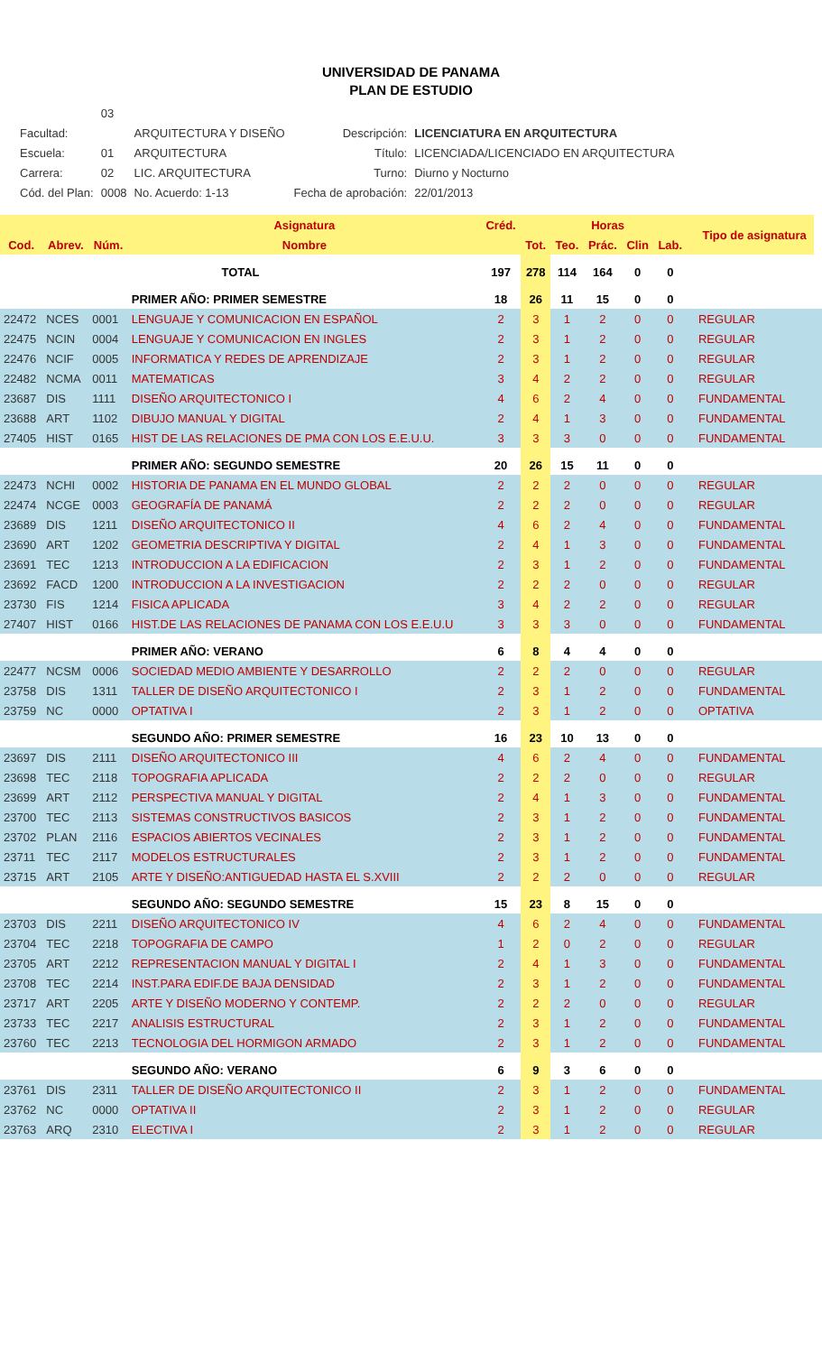UNIVERSIDAD DE PANAMA
PLAN DE ESTUDIO
| | 03 | | | |
| Facultad: | | ARQUITECTURA Y DISEÑO | Descripción: | LICENCIATURA EN ARQUITECTURA |
| Escuela: | 01 | ARQUITECTURA | Título: | LICENCIADA/LICENCIADO EN ARQUITECTURA |
| Carrera: | 02 | LIC. ARQUITECTURA | Turno: | Diurno y Nocturno |
| Cód. del Plan: | 0008 | No. Acuerdo: 1-13 | Fecha de aprobación: | 22/01/2013 |
| | | | Asignatura | Créd. | Horas | | | | | | Tipo de asignatura | |
| --- | --- | --- | --- | --- | --- | --- | --- | --- | --- | --- | --- | --- |
| Cod. | Abrev. | Núm. | Nombre | | Tot. | Teo. | Prác. | Clin | Lab. | | | |
| TOTAL | | | | 197 | 278 | 114 | 164 | 0 | 0 | | | |
| | | | PRIMER AÑO: PRIMER SEMESTRE | 18 | 26 | 11 | 15 | 0 | 0 | | | |
| 22472 | NCES | 0001 | LENGUAJE Y COMUNICACION EN ESPAÑOL | 2 | 3 | 1 | 2 | 0 | 0 | | REGULAR | |
| 22475 | NCIN | 0004 | LENGUAJE Y COMUNICACION EN INGLES | 2 | 3 | 1 | 2 | 0 | 0 | | REGULAR | |
| 22476 | NCIF | 0005 | INFORMATICA Y REDES DE APRENDIZAJE | 2 | 3 | 1 | 2 | 0 | 0 | | REGULAR | |
| 22482 | NCMA | 0011 | MATEMATICAS | 3 | 4 | 2 | 2 | 0 | 0 | | REGULAR | |
| 23687 | DIS | 1111 | DISEÑO ARQUITECTONICO I | 4 | 6 | 2 | 4 | 0 | 0 | | FUNDAMENTAL | |
| 23688 | ART | 1102 | DIBUJO MANUAL Y DIGITAL | 2 | 4 | 1 | 3 | 0 | 0 | | FUNDAMENTAL | |
| 27405 | HIST | 0165 | HIST DE LAS RELACIONES DE PMA CON LOS E.E.U.U. | 3 | 3 | 3 | 0 | 0 | 0 | | FUNDAMENTAL | |
| | | | PRIMER AÑO: SEGUNDO SEMESTRE | 20 | 26 | 15 | 11 | 0 | 0 | | | |
| 22473 | NCHI | 0002 | HISTORIA DE PANAMA EN EL MUNDO GLOBAL | 2 | 2 | 2 | 0 | 0 | 0 | | REGULAR | |
| 22474 | NCGE | 0003 | GEOGRAFÍA DE PANAMÁ | 2 | 2 | 2 | 0 | 0 | 0 | | REGULAR | |
| 23689 | DIS | 1211 | DISEÑO ARQUITECTONICO II | 4 | 6 | 2 | 4 | 0 | 0 | | FUNDAMENTAL | |
| 23690 | ART | 1202 | GEOMETRIA DESCRIPTIVA Y DIGITAL | 2 | 4 | 1 | 3 | 0 | 0 | | FUNDAMENTAL | |
| 23691 | TEC | 1213 | INTRODUCCION A LA EDIFICACION | 2 | 3 | 1 | 2 | 0 | 0 | | FUNDAMENTAL | |
| 23692 | FACD | 1200 | INTRODUCCION A LA INVESTIGACION | 2 | 2 | 2 | 0 | 0 | 0 | | REGULAR | |
| 23730 | FIS | 1214 | FISICA APLICADA | 3 | 4 | 2 | 2 | 0 | 0 | | REGULAR | |
| 27407 | HIST | 0166 | HIST.DE LAS RELACIONES DE PANAMA CON LOS E.E.U.U | 3 | 3 | 3 | 0 | 0 | 0 | | FUNDAMENTAL | |
| | | | PRIMER AÑO: VERANO | 6 | 8 | 4 | 4 | 0 | 0 | | | |
| 22477 | NCSM | 0006 | SOCIEDAD MEDIO AMBIENTE Y DESARROLLO | 2 | 2 | 2 | 0 | 0 | 0 | | REGULAR | |
| 23758 | DIS | 1311 | TALLER DE DISEÑO ARQUITECTONICO I | 2 | 3 | 1 | 2 | 0 | 0 | | FUNDAMENTAL | |
| 23759 | NC | 0000 | OPTATIVA I | 2 | 3 | 1 | 2 | 0 | 0 | | OPTATIVA | |
| | | | SEGUNDO AÑO: PRIMER SEMESTRE | 16 | 23 | 10 | 13 | 0 | 0 | | | |
| 23697 | DIS | 2111 | DISEÑO ARQUITECTONICO III | 4 | 6 | 2 | 4 | 0 | 0 | | FUNDAMENTAL | |
| 23698 | TEC | 2118 | TOPOGRAFIA APLICADA | 2 | 2 | 2 | 0 | 0 | 0 | | REGULAR | |
| 23699 | ART | 2112 | PERSPECTIVA MANUAL Y DIGITAL | 2 | 4 | 1 | 3 | 0 | 0 | | FUNDAMENTAL | |
| 23700 | TEC | 2113 | SISTEMAS CONSTRUCTIVOS BASICOS | 2 | 3 | 1 | 2 | 0 | 0 | | FUNDAMENTAL | |
| 23702 | PLAN | 2116 | ESPACIOS ABIERTOS VECINALES | 2 | 3 | 1 | 2 | 0 | 0 | | FUNDAMENTAL | |
| 23711 | TEC | 2117 | MODELOS ESTRUCTURALES | 2 | 3 | 1 | 2 | 0 | 0 | | FUNDAMENTAL | |
| 23715 | ART | 2105 | ARTE Y DISEÑO:ANTIGUEDAD HASTA EL S.XVIII | 2 | 2 | 2 | 0 | 0 | 0 | | REGULAR | |
| | | | SEGUNDO AÑO: SEGUNDO SEMESTRE | 15 | 23 | 8 | 15 | 0 | 0 | | | |
| 23703 | DIS | 2211 | DISEÑO ARQUITECTONICO IV | 4 | 6 | 2 | 4 | 0 | 0 | | FUNDAMENTAL | |
| 23704 | TEC | 2218 | TOPOGRAFIA DE CAMPO | 1 | 2 | 0 | 2 | 0 | 0 | | REGULAR | |
| 23705 | ART | 2212 | REPRESENTACION MANUAL Y DIGITAL I | 2 | 4 | 1 | 3 | 0 | 0 | | FUNDAMENTAL | |
| 23708 | TEC | 2214 | INST.PARA EDIF.DE BAJA DENSIDAD | 2 | 3 | 1 | 2 | 0 | 0 | | FUNDAMENTAL | |
| 23717 | ART | 2205 | ARTE Y DISEÑO MODERNO Y CONTEMP. | 2 | 2 | 2 | 0 | 0 | 0 | | REGULAR | |
| 23733 | TEC | 2217 | ANALISIS ESTRUCTURAL | 2 | 3 | 1 | 2 | 0 | 0 | | FUNDAMENTAL | |
| 23760 | TEC | 2213 | TECNOLOGIA DEL HORMIGON ARMADO | 2 | 3 | 1 | 2 | 0 | 0 | | FUNDAMENTAL | |
| | | | SEGUNDO AÑO: VERANO | 6 | 9 | 3 | 6 | 0 | 0 | | | |
| 23761 | DIS | 2311 | TALLER DE DISEÑO ARQUITECTONICO II | 2 | 3 | 1 | 2 | 0 | 0 | | FUNDAMENTAL | |
| 23762 | NC | 0000 | OPTATIVA II | 2 | 3 | 1 | 2 | 0 | 0 | | REGULAR | |
| 23763 | ARQ | 2310 | ELECTIVA I | 2 | 3 | 1 | 2 | 0 | 0 | | REGULAR | |